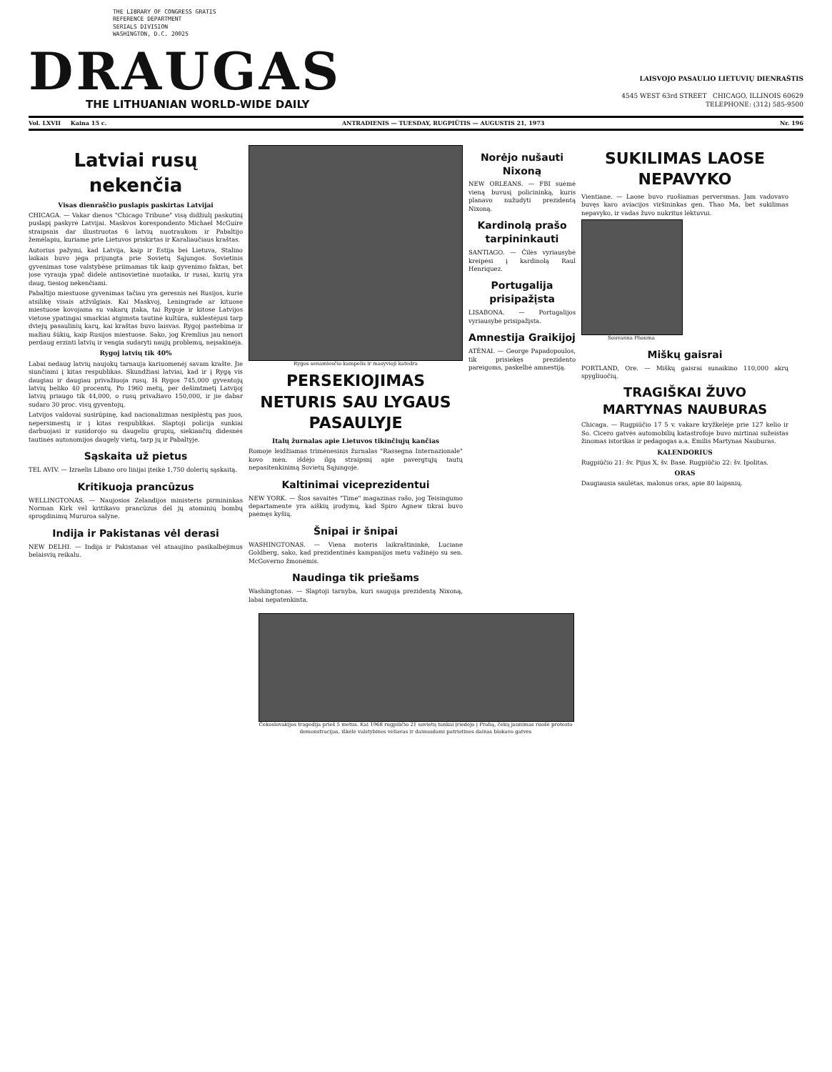THE LIBRARY OF CONGRESS GRATIS
REFERENCE DEPARTMENT
SERIALS DIVISION
WASHINGTON, D.C. 20025
DRAUGAS
THE LITHUANIAN WORLD-WIDE DAILY
LAISVOJO PASAULIO LIETUVIŲ DIENRAŠTIS
4545 WEST 63rd STREET CHICAGO, ILLINOIS 60629
TELEPHONE: (312) 585-9500
Vol. LXVII Kaina 15 c. ANTRADIENIS — TUESDAY, RUGPIŪTIS — AUGUSTIS 21, 1973 Nr. 196
Latviai rusų nekenčia
Visas dienraščio puslapis paskirtas Latvijai
CHICAGA. — Vakar dienos "Chicago Tribune" visą didžiulį paskutinį puslapį paskyrė Latvijai. Maskvos korespondento Michael McGuire straipsnis dar iliustruotas 6 latvių nuotraukom ir Pabaltijo žemėlapiu, kuriame prie Lietuvos priskirtas ir Karaliaučiaus kraštas.
Autorius pažymi, kad Latvija, kaip ir Estija bei Lietuva, Stalino laikais buvo jėga prijungta prie Sovietų Sąjungos. Sovietinis gyvenimas tose valstybėse priimamas tik kaip gyvenimo faktas, bet jose vyrauja ypač didelė antisovietinė nuotaika, ir rusai, kurių yra daug, tiesiog nekenčiami.
Pabaltijo miestuose gyvenimas tačiau yra geresnis nei Rusijos, kurie atsilikę visais atžvilgiais. Kai Maskvoj, Leningrade ar kituose miestuose kovojama su vakarų įtaka, tai Rygoje ir kitose Latvijos vietose ypatingai smarkiai atgimsta tautinė kultūra, suklestėjusi tarp dviejų pasaulinių karų, kai kraštas buvo laisvas. Rygoj pastebima ir mažiau šūkių, kaip Rusijos miestuose. Sako, jog Kremlius jau nenori perdaug erzinti latvių ir vengia sudaryti naujų problemų, neįsakinėja.
Rygoj latvių tik 40%
Labai nedaug latvių naujokų tarnauja kariuomenėj savam krašte. Jie siunčiami į kitas respublikas. Skundžiasi latviai, kad ir į Rygą vis daugiau ir daugiau privažiuoja rusų. Iš Rygos 745,000 gyventojų latvių beliko 40 procentų. Po 1960 metų, per dešimtmetį Latvijoj latvių priaugo tik 44,000, o rusų privažiavo 150,000, ir jie dabar sudaro 30 proc. visų gyventojų.
Latvijos valdovai susirūpinę, kad nacionalizmas nesiplėstų pas juos, nepersimestų ir į kitas respublikas. Slaptoji policija sunkiai darbuojasi ir susidorojo su daugeliu grupių, siekiančių didesnės tautinės autonomijos daugely vietų, tarp jų ir Pabaltyje.
Sąskaita už pietus
TEL AVIV. — Izraelis Libano oro linijai įteikė 1,750 dolerių sąskaitą.
Kritikuoja prancūzus
WELLINGTONAS. — Naujosios Zelandijos ministeris pirmininkas Norman Kirk vėl kritikavo prancūzus dėl jų atominių bombų sprogdinimų Mururoa salyne.
Indija ir Pakistanas vėl derasi
NEW DELHI. — Indija ir Pakistanas vėl atnaujino pasikalbėjimus belaisvių reikalu.
Rygos senamiesčio kampelis ir masyvioji katedra
PERSEKIOJIMAS NETURIS SAU LYGAUS PASAULYJE
Italų žurnalas apie Lietuvos tikinčiųjų kančias
Romoje leidžiamas trimėnesinis žurnalas "Rassegna Internazionale" kovo mėn. išdėjo ilgą straipsnį apie pavergtųjų tautų nepasitenkinimą Sovietų Sąjungoje.
Kaltinimai viceprezidentui
NEW YORK. — Šios savaitės "Time" magazinas rašo, jog Teisingumo departamente yra aiškių įrodymų, kad Spiro Agnew tikrai buvo paėmęs kyšių.
Šnipai ir šnipai
WASHINGTONAS. — Viena moteris laikraštininkė, Luciane Goldberg, sako, kad prezidentinės kampanijos metu važinėjo su sen. McGoverno žmonėmis.
Naudinga tik priešams
Washingtonas. — Slaptoji tarnyba, kuri saugoja prezidentą Nixoną, labai nepatenkinta.
Norėjo nušauti Nixoną
NEW ORLEANS. — FBI suėmė vieną buvusį policininką, kuris planavo nužudyti prezidentą Nixoną.
Kardinolą prašo tarpininkauti
SANTIAGO. — Čilės vyriausybė kreipėsi į kardinolą Raul Henriquez.
Portugalija prisipažįsta
LISABONA. — Portugalijos vyriausybė prisipažįsta.
Amnestija Graikijoj
ATĖNAI. — George Papadopoulos, tik prisiekęs prezidento pareigoms, paskelbė amnestiją.
SUKILIMAS LAOSE NEPAVYKO
Vientiane. — Laose buvo ruošiamas perversmas. Jam vadovavo buvęs karo aviacijos viršininkas gen. Thao Ma, bet sukilimas nepavyko, ir vadas žuvo nukritus lėktuvui.
Souvanna Phouma
Miškų gaisrai
PORTLAND, Ore. — Miškų gaisrai sunaikino 110,000 akrų spygliuočių.
TRAGIŠKAI ŽUVO MARTYNAS NAUBURAS
Chicaga. — Rugpiūčio 17 5 v. vakare kryžkelėje prie 127 kelio ir So. Cicero gatvės automobilių katastrofoje buvo mirtinai sužeistas žinomas istorikas ir pedagogas a.a. Emilis Martynas Nauburas.
KALENDORIUS
Rugpiūčio 21: šv. Pijus X, šv. Basė. Rugpiūčio 22: šv. Ipolitas.
ORAS
Daugiausia saulėtas, malonus oras, apie 80 laipsnių.
Čekoslovakijos tragedija prieš 5 metus. Kai 1968 rugpiūčio 21 sovietų tankai įriedėjo į Prahą, čekų jaunimas ruošė protesto demonstracijas, iškėlė valstybines vėliavas ir dainuodami patriotines dainas blokavo gatves